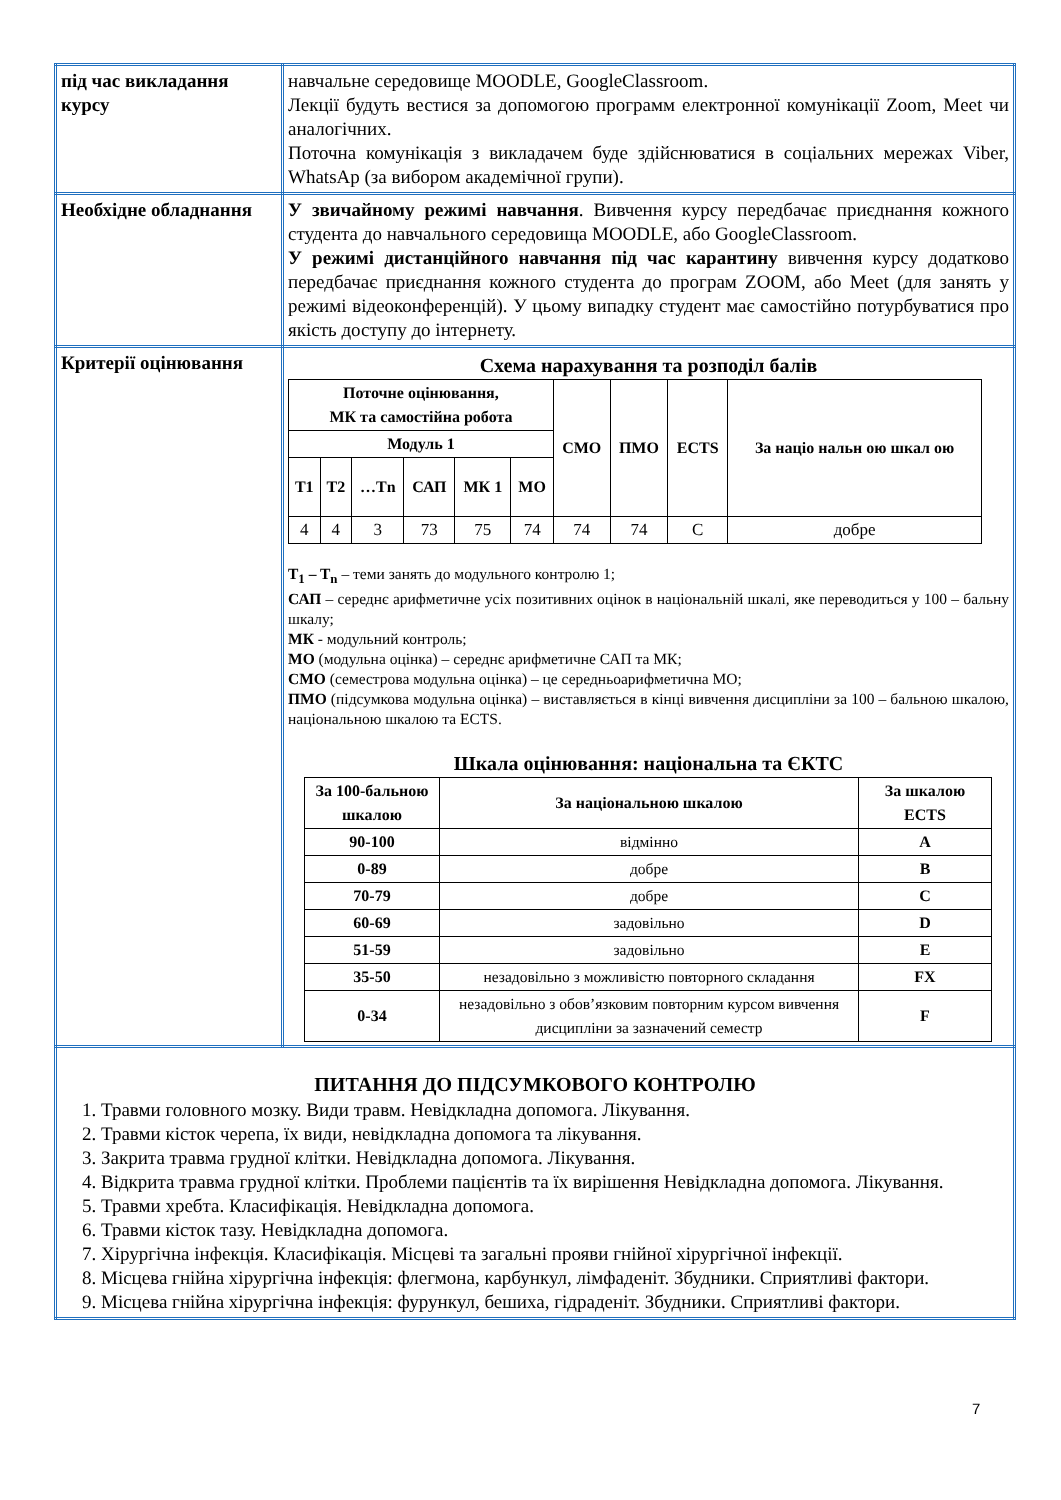| під час викладання курсу | навчальне середовище MOODLE, GoogleClassroom. Лекції будуть вестися за допомогою программ електронної комунікації Zoom, Meet чи аналогічних. Поточна комунікація з викладачем буде здійснюватися в соціальних мережах Viber, WhatsAp (за вибором академічної групи). |
| Необхідне обладнання | У звичайному режимі навчання . Вивчення курсу передбачає приєднання кожного студента до навчального середовища MOODLE, або GoogleClassroom. У режимі дистанційного навчання під час карантину вивчення курсу додатково передбачає приєднання кожного студента до програм ZOOM, або Meet (для занять у режимі відеоконференцій). У цьому випадку студент має самостійно потурбуватися про якість доступу до інтернету. |
| Критерії оцінювання | Схема нарахування та розподіл балів / Поточне оцінювання, МК та самостійна робота / / / / / / СМО / ПМО / ECTS / За націо нальн ою шкал ою / / --- / --- / --- / --- / --- / --- / --- / --- / --- / --- / / Модуль 1 / / / / / / / / / / / T1 / T2 / …Tn / САП / МК 1 / МО / / / / / / 4 / 4 / 3 / 73 / 75 / 74 / 74 / 74 / C / добре / T<sub>1</sub> – T<sub>n</sub> – теми занять до модульного контролю 1; САП – середнє арифметичне усіх позитивних оцінок в національній шкалі, яке переводиться у 100 – бальну шкалу; МК - модульний контроль; МО (модульна оцінка) – середнє арифметичне САП та МК; СМО (семестрова модульна оцінка) – це середньоарифметична МО; ПМО (підсумкова модульна оцінка) – виставляється в кінці вивчення дисципліни за 100 – бальною шкалою, національною шкалою та ECTS. Шкала оцінювання: національна та ЄКТС / За 100-бальною шкалою / За національною шкалою / За шкалою ECTS / / --- / --- / --- / / 90-100 / відмінно / A / / 0-89 / добре / B / / 70-79 / добре / C / / 60-69 / задовільно / D / / 51-59 / задовільно / E / / 35-50 / незадовільно з можливістю повторного складання / FX / / 0-34 / незадовільно з обов’язковим повторним курсом вивчення дисципліни за зазначений семестр / F / |
| ПИТАННЯ ДО ПІДСУМКОВОГО КОНТРОЛЮ 1. Травми головного мозку. Види травм. Невідкладна допомога. Лікування. 2. Травми кісток черепа, їх види, невідкладна допомога та лікування. 3. Закрита травма грудної клітки. Невідкладна допомога. Лікування. 4. Відкрита травма грудної клітки. Проблеми пацієнтів та їх вирішення Невідкладна допомога. Лікування. 5. Травми хребта. Класифікація. Невідкладна допомога. 6. Травми кісток тазу. Невідкладна допомога. 7. Хірургічна інфекція. Класифікація. Місцеві та загальні прояви гнійної хірургічної інфекції. 8. Місцева гнійна хірургічна інфекція: флегмона, карбункул, лімфаденіт. Збудники. Сприятливі фактори. 9. Місцева гнійна хірургічна інфекція: фурункул, бешиха, гідраденіт. Збудники. Сприятливі фактори. | |
7